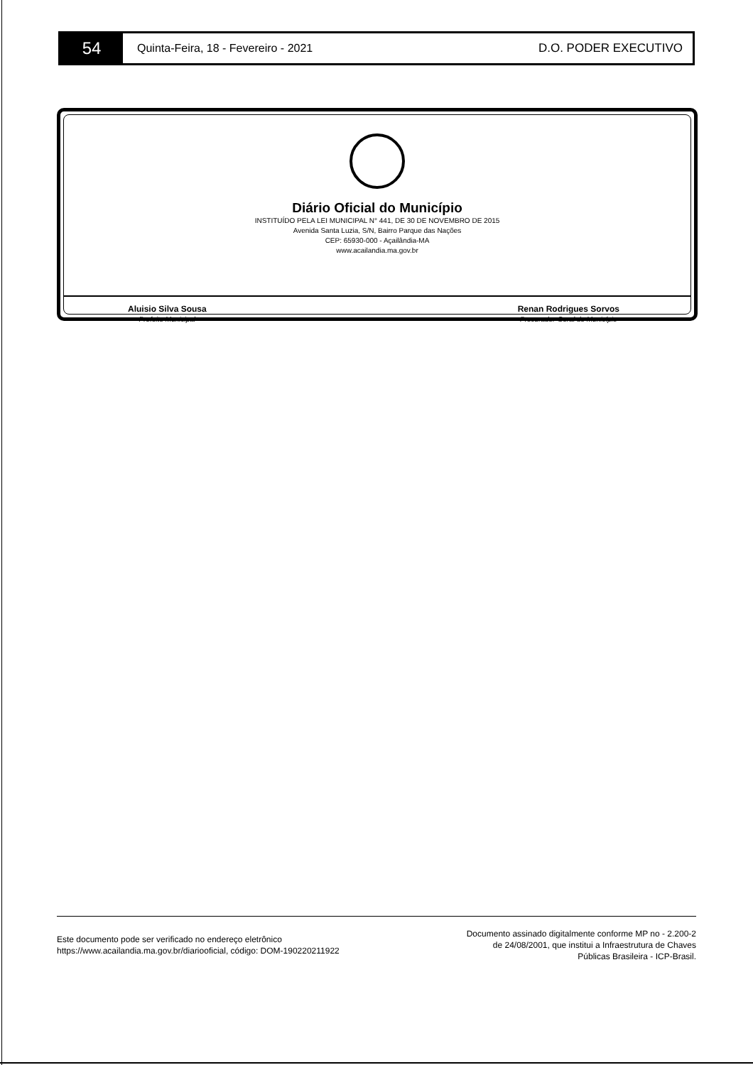54
Quinta-Feira, 18 - Fevereiro - 2021
D.O. PODER EXECUTIVO
Diário Oficial do Município
INSTITUÍDO PELA LEI MUNICIPAL N° 441, DE 30 DE NOVEMBRO DE 2015
Avenida Santa Luzia, S/N, Bairro Parque das Nações
CEP: 65930-000 - Açailândia-MA
www.acailandia.ma.gov.br
Aluisio Silva Sousa
Prefeito Municipal
Renan Rodrigues Sorvos
Procurador-Geral do Município
Este documento pode ser verificado no endereço eletrônico
https://www.acailandia.ma.gov.br/diariooficial, código: DOM-190220211922
Documento assinado digitalmente conforme MP no - 2.200-2
de 24/08/2001, que institui a Infraestrutura de Chaves
Públicas Brasileira - ICP-Brasil.